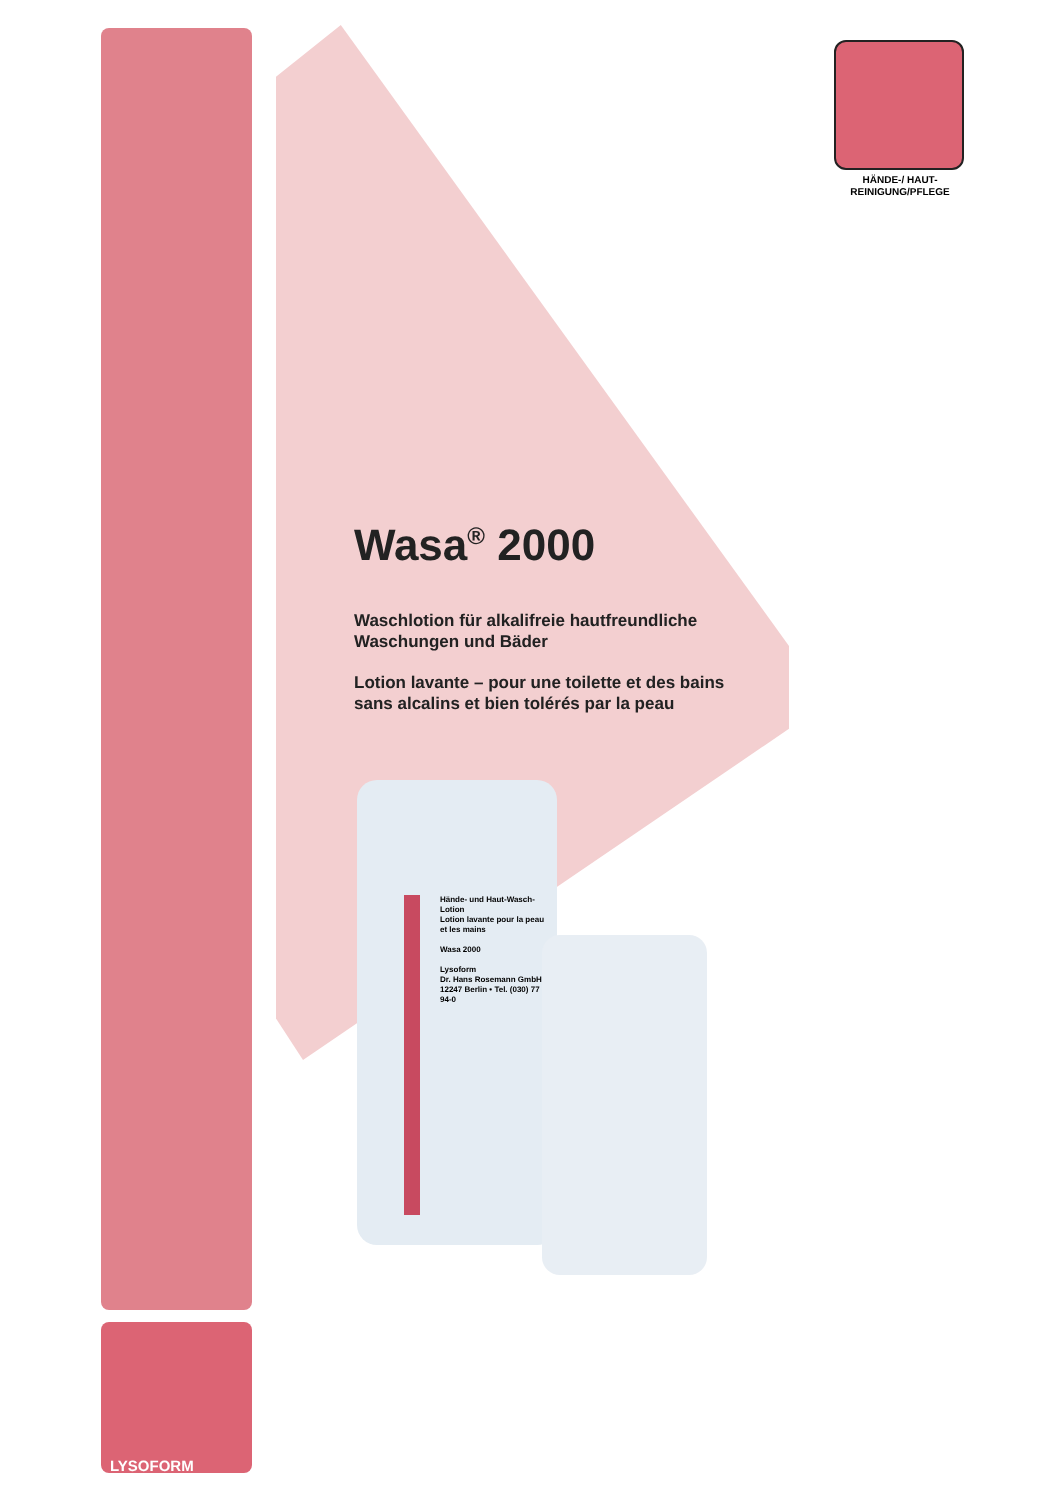HÄNDE-/ HAUT-
REINIGUNG/PFLEGE
Wasa<sup>®</sup> 2000
Waschlotion für alkalifreie hautfreundliche Waschungen und Bäder
Lotion lavante – pour une toilette et des bains sans alcalins et bien tolérés par la peau
Hände- und Haut-Wasch-Lotion
Lotion lavante pour la peau et les mains
Wasa 2000
Lysoform
Dr. Hans Rosemann GmbH
12247 Berlin • Tel. (030) 77 94-0
LYSOFORM